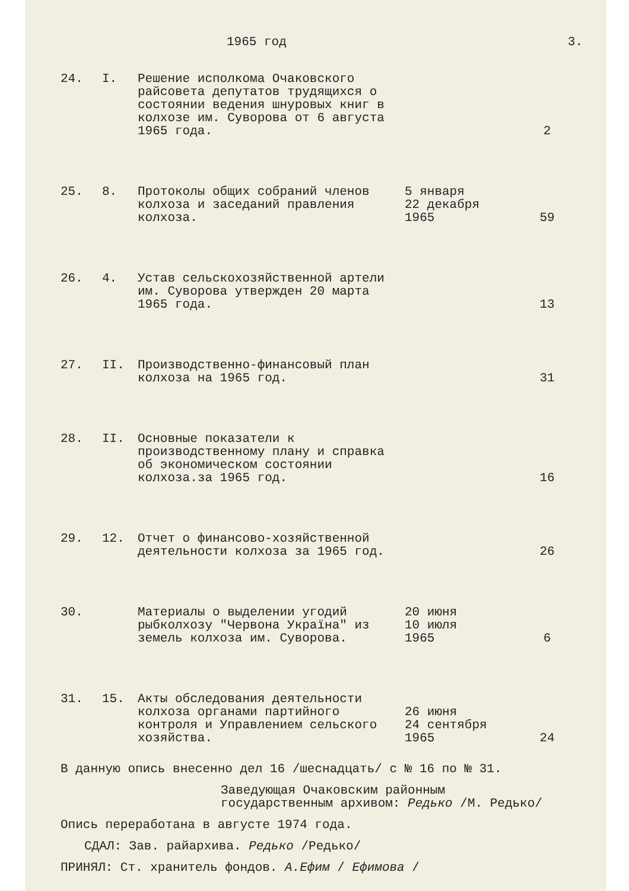1965 год 3.
| 24. | I. | Решение исполкома Очаковского райсовета депутатов трудящихся о состоянии ведения шнуровых книг в колхозе им. Суворова от 6 августа 1965 года. | | 2 |
| 25. | 8. | Протоколы общих собраний членов колхоза и заседаний правления колхоза. | 5 января 22 декабря 1965 | 59 |
| 26. | 4. | Устав сельскохозяйственной артели им. Суворова утвержден 20 марта 1965 года. | | 13 |
| 27. | II. | Производственно-финансовый план колхоза на 1965 год. | | 31 |
| 28. | II. | Основные показатели к производственному плану и справка об экономическом состоянии колхоза.за 1965 год. | | 16 |
| 29. | 12. | Отчет о финансово-хозяйственной деятельности колхоза за 1965 год. | | 26 |
| 30. | | Материалы о выделении угодий рыбколхозу "Червона Україна" из земель колхоза им. Суворова. | 20 июня 10 июля 1965 | 6 |
| 31. | 15. | Акты обследования деятельности колхоза органами партийного контроля и Управлением сельского хозяйства. | 26 июня 24 сентября 1965 | 24 |
В данную опись внесенно дел 16 /шеснадцать/ с № 16 по № 31.
Заведующая Очаковским районным
государственным архивом: Редько /М. Редько/
Опись переработана в августе 1974 года.
СДАЛ: Зав. райархива. Редько /Редько/
ПРИНЯЛ: Ст. хранитель фондов. А.Ефим / Ефимова /